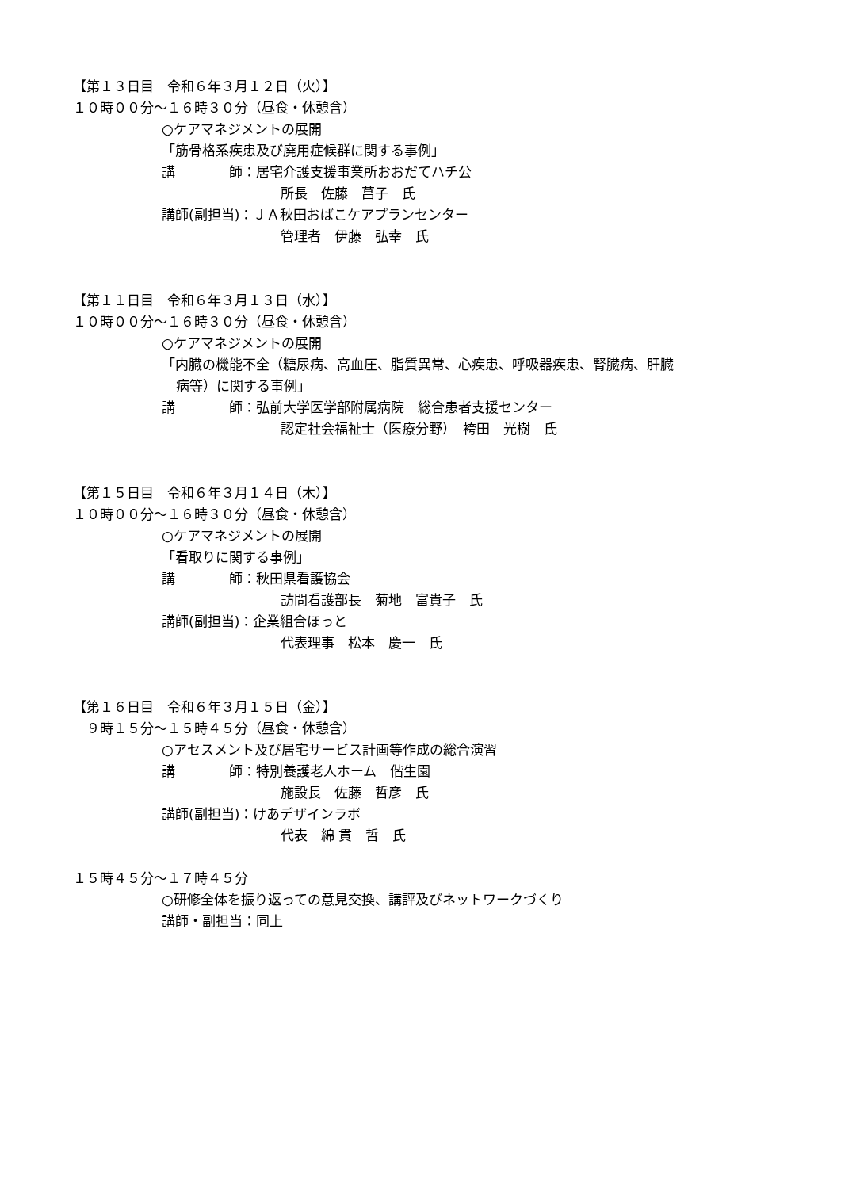【第１３日目　令和６年３月１２日（火）】
１０時００分～１６時３０分（昼食・休憩含）
○ケアマネジメントの展開
「筋骨格系疾患及び廃用症候群に関する事例」
講　　　　師：居宅介護支援事業所おおだてハチ公
所長　佐藤　菖子　氏
講師(副担当)：ＪＡ秋田おばこケアプランセンター
管理者　伊藤　弘幸　氏
【第１１日目　令和６年３月１３日（水）】
１０時００分～１６時３０分（昼食・休憩含）
○ケアマネジメントの展開
「内臓の機能不全（糖尿病、高血圧、脂質異常、心疾患、呼吸器疾患、腎臓病、肝臓
病等）に関する事例」
講　　　　師：弘前大学医学部附属病院　総合患者支援センター
認定社会福祉士（医療分野）　袴田　光樹　氏
【第１５日目　令和６年３月１４日（木）】
１０時００分～１６時３０分（昼食・休憩含）
○ケアマネジメントの展開
「看取りに関する事例」
講　　　　師：秋田県看護協会
訪問看護部長　菊地　富貴子　氏
講師(副担当)：企業組合ほっと
代表理事　松本　慶一　氏
【第１６日目　令和６年３月１５日（金）】
　９時１５分～１５時４５分（昼食・休憩含）
○アセスメント及び居宅サービス計画等作成の総合演習
講　　　　師：特別養護老人ホーム　偕生園
施設長　佐藤　哲彦　氏
講師(副担当)：けあデザインラボ
代表　綿 貫　哲　氏
１５時４５分～１７時４５分
○研修全体を振り返っての意見交換、講評及びネットワークづくり
講師・副担当：同上